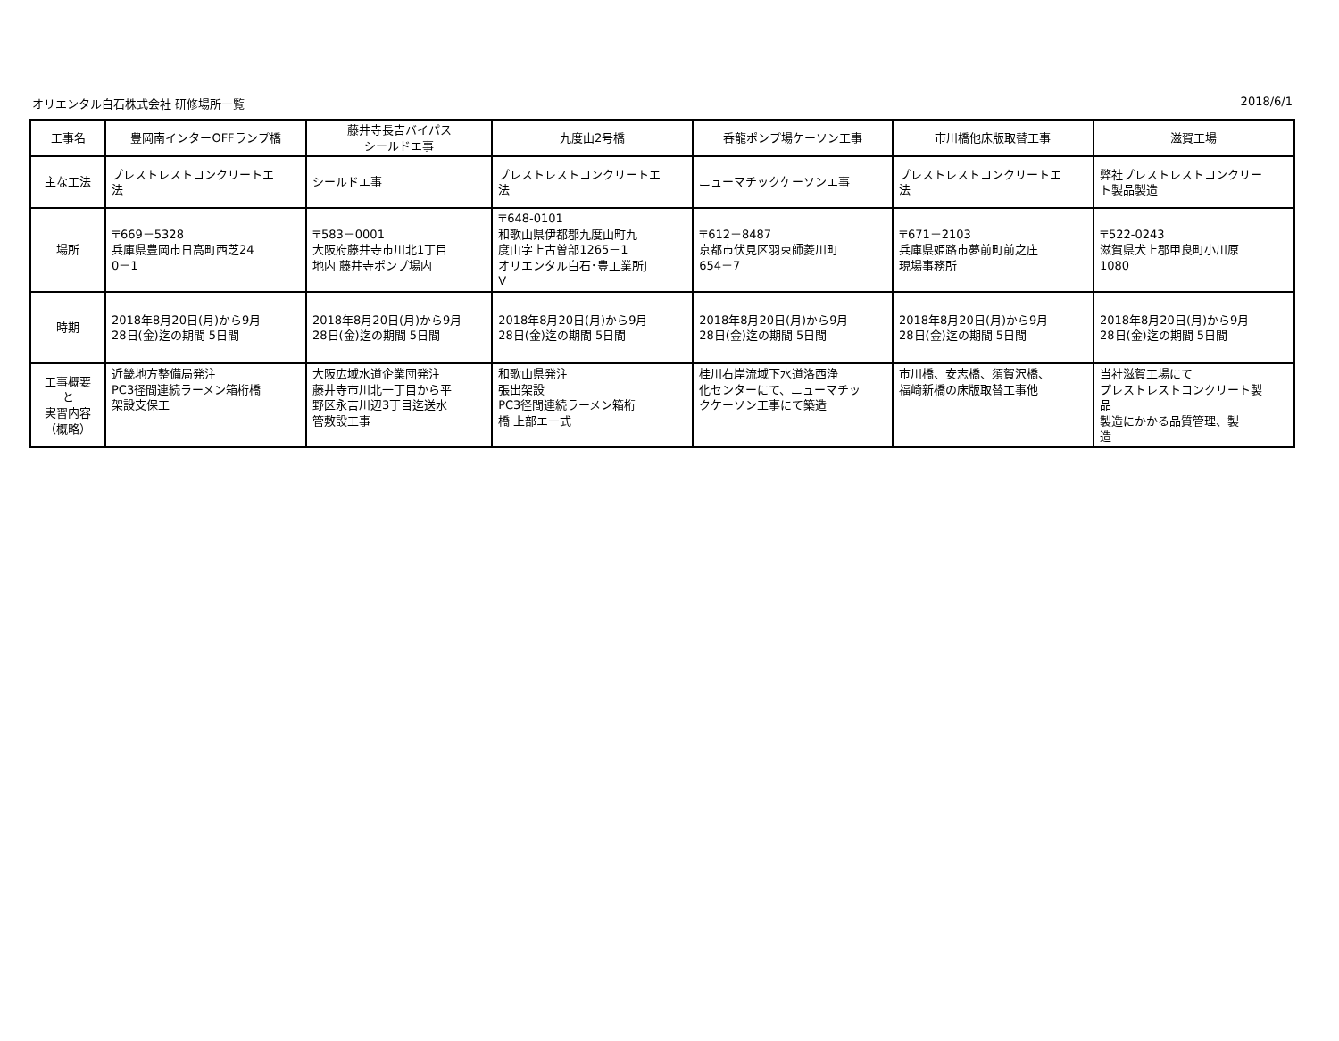オリエンタル白石株式会社 研修場所一覧 2018/6/1
| 工事名 | 豊岡南インターOFFランプ橋 | 藤井寺長吉バイパス シールドエ事 | 九度山2号橋 | 呑龍ポンプ場ケーソン工事 | 市川橋他床版取替工事 | 滋賀工場 |
| --- | --- | --- | --- | --- | --- | --- |
| 主な工法 | プレストレストコンクリートエ 法 | シールドエ事 | プレストレストコンクリートエ 法 | ニューマチックケーソンエ事 | プレストレストコンクリートエ 法 | 弊社プレストレストコンクリー ト製品製造 |
| 場所 | 〒669－5328 兵庫県豊岡市日高町西芝24 0－1 | 〒583－0001 大阪府藤井寺市川北1丁目 地内 藤井寺ポンプ場内 | 〒648-0101 和歌山県伊都郡九度山町九 度山字上古曽部1265－1 オリエンタル白石･豊工業所J V | 〒612－8487 京都市伏見区羽束師菱川町 654－7 | 〒671－2103 兵庫県姫路市夢前町前之庄 現場事務所 | 〒522-0243 滋賀県犬上郡甲良町小川原 1080 |
| 時期 | 2018年8月20日(月)から9月 28日(金)迄の期間 5日間 | 2018年8月20日(月)から9月 28日(金)迄の期間 5日間 | 2018年8月20日(月)から9月 28日(金)迄の期間 5日間 | 2018年8月20日(月)から9月 28日(金)迄の期間 5日間 | 2018年8月20日(月)から9月 28日(金)迄の期間 5日間 | 2018年8月20日(月)から9月 28日(金)迄の期間 5日間 |
| 工事概要 と 実習内容 （概略） | 近畿地方整備局発注 PC3径間連続ラーメン箱桁橋 架設支保工 | 大阪広域水道企業団発注 藤井寺市川北一丁目から平 野区永吉川辺3丁目迄送水 管敷設工事 | 和歌山県発注 張出架設 PC3径間連続ラーメン箱桁 橋 上部エ一式 | 桂川右岸流域下水道洛西浄 化センターにて、ニューマチッ クケーソン工事にて築造 | 市川橋、安志橋、須賀沢橋、 福崎新橋の床版取替工事他 | 当社滋賀工場にて プレストレストコンクリート製 品 製造にかかる品質管理、製 造 |